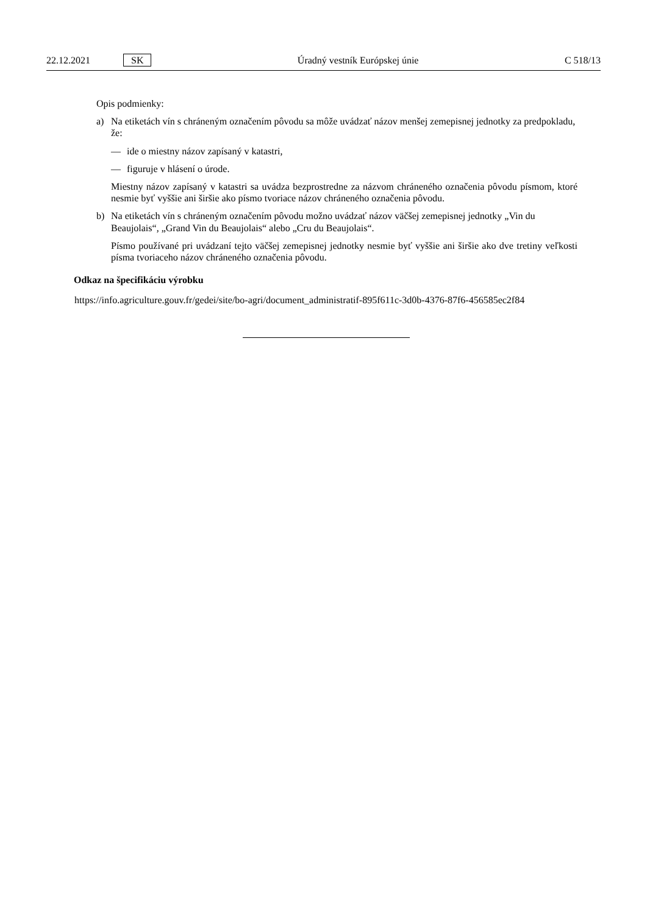22.12.2021 SK Úradný vestník Európskej únie C 518/13
Opis podmienky:
a) Na etiketách vín s chráneným označením pôvodu sa môže uvádzať názov menšej zemepisnej jednotky za predpokladu, že:
— ide o miestny názov zapísaný v katastri,
— figuruje v hlásení o úrode.
Miestny názov zapísaný v katastri sa uvádza bezprostredne za názvom chráneného označenia pôvodu písmom, ktoré nesmie byť vyššie ani širšie ako písmo tvoriace názov chráneného označenia pôvodu.
b) Na etiketách vín s chráneným označením pôvodu možno uvádzať názov väčšej zemepisnej jednotky „Vin du Beaujolais“, „Grand Vin du Beaujolais“ alebo „Cru du Beaujolais“.
Písmo používané pri uvádzaní tejto väčšej zemepisnej jednotky nesmie byť vyššie ani širšie ako dve tretiny veľkosti písma tvoriaceho názov chráneného označenia pôvodu.
Odkaz na špecifikáciu výrobku
https://info.agriculture.gouv.fr/gedei/site/bo-agri/document_administratif-895f611c-3d0b-4376-87f6-456585ec2f84